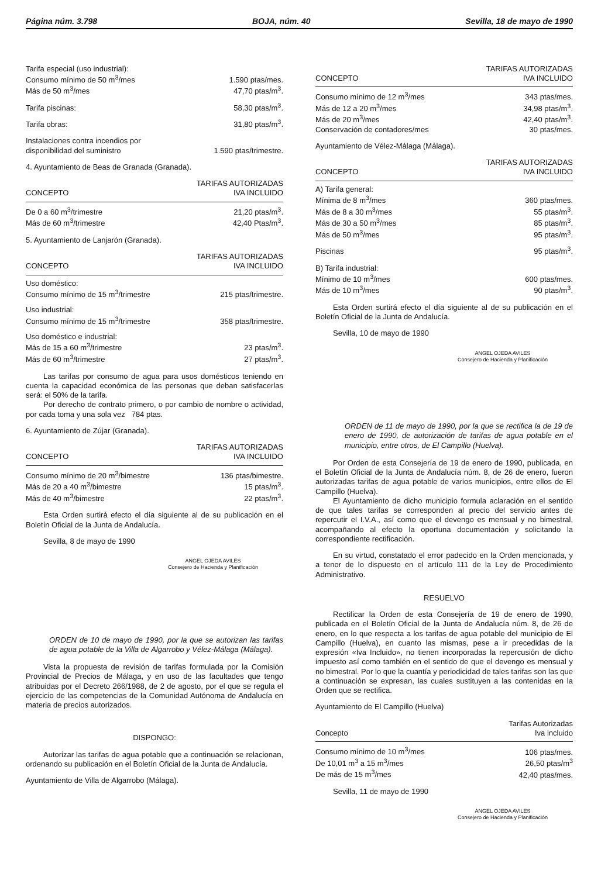Página núm. 3.798 BOJA, núm. 40 Sevilla, 18 de mayo de 1990
| Tarifa especial (uso industrial): | |
| Consumo mínimo de 50 m<sup>3</sup>/mes | 1.590 ptas/mes. |
| Más de 50 m<sup>3</sup>/mes | 47,70 ptas/m<sup>3</sup>. |
| Tarifa piscinas: | 58,30 ptas/m<sup>3</sup>. |
| Tarifa obras: | 31,80 ptas/m<sup>3</sup>. |
| Instalaciones contra incendios por disponibilidad del suministro | 1.590 ptas/trimestre. |
4. Ayuntamiento de Beas de Granada (Granada).
| CONCEPTO | TARIFAS AUTORIZADAS IVA INCLUIDO |
| --- | --- |
| De 0 a 60 m<sup>3</sup>/trimestre | 21,20 ptas/m<sup>3</sup>. |
| Más de 60 m<sup>3</sup>/trimestre | 42,40 Ptas/m<sup>3</sup>. |
5. Ayuntamiento de Lanjarón (Granada).
| CONCEPTO | TARIFAS AUTORIZADAS IVA INCLUIDO |
| --- | --- |
| Uso doméstico: | |
| Consumo mínimo de 15 m<sup>3</sup>/trimestre | 215 ptas/trimestre. |
| Uso industrial: | |
| Consumo mínimo de 15 m<sup>3</sup>/trimestre | 358 ptas/trimestre. |
| Uso doméstico e industrial: | |
| Más de 15 a 60 m<sup>3</sup>/trimestre | 23 ptas/m<sup>3</sup>. |
| Más de 60 m<sup>3</sup>/trimestre | 27 ptas/m<sup>3</sup>. |
Las tarifas por consumo de agua para usos domésticos teniendo en cuenta la capacidad económica de las personas que deban satisfacerlas será: el 50% de la tarifa.
Por derecho de contrato primero, o por cambio de nombre o actividad, por cada toma y una sola vez 784 ptas.
6. Ayuntamiento de Zújar (Granada).
| CONCEPTO | TARIFAS AUTORIZADAS IVA INCLUIDO |
| --- | --- |
| Consumo mínimo de 20 m<sup>3</sup>/bimestre | 136 ptas/bimestre. |
| Más de 20 a 40 m<sup>3</sup>/bimestre | 15 ptas/m<sup>3</sup>. |
| Más de 40 m<sup>3</sup>/bimestre | 22 ptas/m<sup>3</sup>. |
Esta Orden surtirá efecto el día siguiente al de su publicación en el Boletín Oficial de la Junta de Andalucía.
Sevilla, 8 de mayo de 1990
ANGEL OJEDA AVILES
Consejero de Hacienda y Planificación
ORDEN de 10 de mayo de 1990, por la que se autorizan las tarifas de agua potable de la Villa de Algarrobo y Vélez-Málaga (Málaga).
Vista la propuesta de revisión de tarifas formulada por la Comisión Provincial de Precios de Málaga, y en uso de las facultades que tengo atribuidas por el Decreto 266/1988, de 2 de agosto, por el que se regula el ejercicio de las competencias de la Comunidad Autónoma de Andalucía en materia de precios autorizados.
DISPONGO:
Autorizar las tarifas de agua potable que a continuación se relacionan, ordenando su publicación en el Boletín Oficial de la Junta de Andalucía.
Ayuntamiento de Villa de Algarrobo (Málaga).
| CONCEPTO | TARIFAS AUTORIZADAS IVA INCLUIDO |
| --- | --- |
| Consumo mínimo de 12 m<sup>3</sup>/mes | 343 ptas/mes. |
| Más de 12 a 20 m<sup>3</sup>/mes | 34,98 ptas/m<sup>3</sup>. |
| Más de 20 m<sup>3</sup>/mes | 42,40 ptas/m<sup>3</sup>. |
| Conservación de contadores/mes | 30 ptas/mes. |
Ayuntamiento de Vélez-Málaga (Málaga).
| CONCEPTO | TARIFAS AUTORIZADAS IVA INCLUIDO |
| --- | --- |
| A) Tarifa general: | |
| Mínima de 8 m<sup>3</sup>/mes | 360 ptas/mes. |
| Más de 8 a 30 m<sup>3</sup>/mes | 55 ptas/m<sup>3</sup>. |
| Más de 30 a 50 m<sup>3</sup>/mes | 85 ptas/m<sup>3</sup>. |
| Más de 50 m<sup>3</sup>/mes | 95 ptas/m<sup>3</sup>. |
| Piscinas | 95 ptas/m<sup>3</sup>. |
| B) Tarifa industrial: | |
| Mínimo de 10 m<sup>3</sup>/mes | 600 ptas/mes. |
| Más de 10 m<sup>3</sup>/mes | 90 ptas/m<sup>3</sup>. |
Esta Orden surtirá efecto el día siguiente al de su publicación en el Boletín Oficial de la Junta de Andalucía.
Sevilla, 10 de mayo de 1990
ANGEL OJEDA AVILES
Consejero de Hacienda y Planificación
ORDEN de 11 de mayo de 1990, por la que se rectifica la de 19 de enero de 1990, de autorización de tarifas de agua potable en el municipio, entre otros, de El Campillo (Huelva).
Por Orden de esta Consejería de 19 de enero de 1990, publicada, en el Boletín Oficial de la Junta de Andalucía núm. 8, de 26 de enero, fueron autorizadas tarifas de agua potable de varios municipios, entre ellos de El Campillo (Huelva).
El Ayuntamiento de dicho municipio formula aclaración en el sentido de que tales tarifas se corresponden al precio del servicio antes de repercutir el I.V.A., así como que el devengo es mensual y no bimestral, acompañando al efecto la oportuna documentación y solicitando la correspondiente rectificación.
En su virtud, constatado el error padecido en la Orden mencionada, y a tenor de lo dispuesto en el artículo 111 de la Ley de Procedimiento Administrativo.
RESUELVO
Rectificar la Orden de esta Consejería de 19 de enero de 1990, publicada en el Boletín Oficial de la Junta de Andalucía núm. 8, de 26 de enero, en lo que respecta a los tarifas de agua potable del municipio de El Campillo (Huelva), en cuanto las mismas, pese a ir precedidas de la expresión «Iva Incluido», no tienen incorporadas la repercusión de dicho impuesto así como también en el sentido de que el devengo es mensual y no bimestral. Por lo que la cuantía y periodicidad de tales tarifas son las que a continuación se expresan, las cuales sustituyen a las contenidas en la Orden que se rectifica.
Ayuntamiento de El Campillo (Huelva)
| Concepto | Tarifas Autorizadas Iva incluido |
| --- | --- |
| Consumo mínimo de 10 m<sup>3</sup>/mes | 106 ptas/mes. |
| De 10,01 m<sup>3</sup> a 15 m<sup>3</sup>/mes | 26,50 ptas/m<sup>3</sup> |
| De más de 15 m<sup>3</sup>/mes | 42,40 ptas/mes. |
Sevilla, 11 de mayo de 1990
ANGEL OJEDA AVILES
Consejero de Hacienda y Planificación